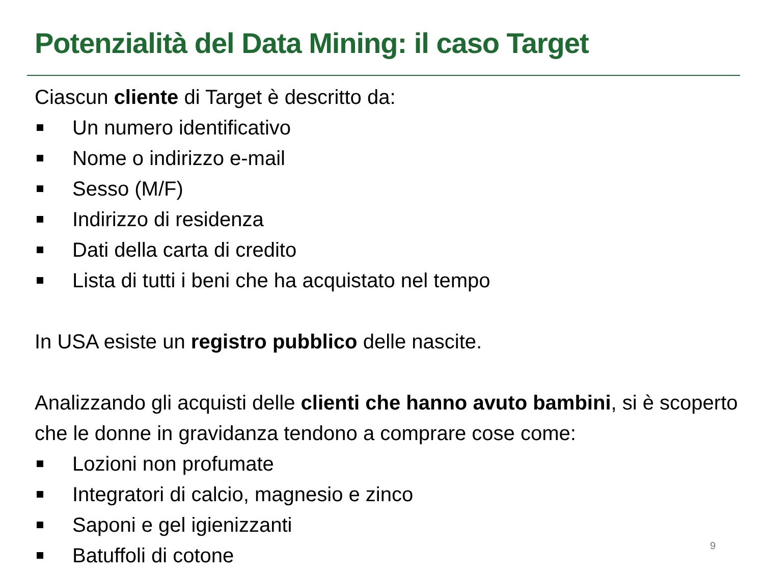Potenzialità del Data Mining: il caso Target
Ciascun cliente di Target è descritto da:
Un numero identificativo
Nome o indirizzo e-mail
Sesso (M/F)
Indirizzo di residenza
Dati della carta di credito
Lista di tutti i beni che ha acquistato nel tempo
In USA esiste un registro pubblico delle nascite.
Analizzando gli acquisti delle clienti che hanno avuto bambini, si è scoperto che le donne in gravidanza tendono a comprare cose come:
Lozioni non profumate
Integratori di calcio, magnesio e zinco
Saponi e gel igienizzanti
Batuffoli di cotone
9